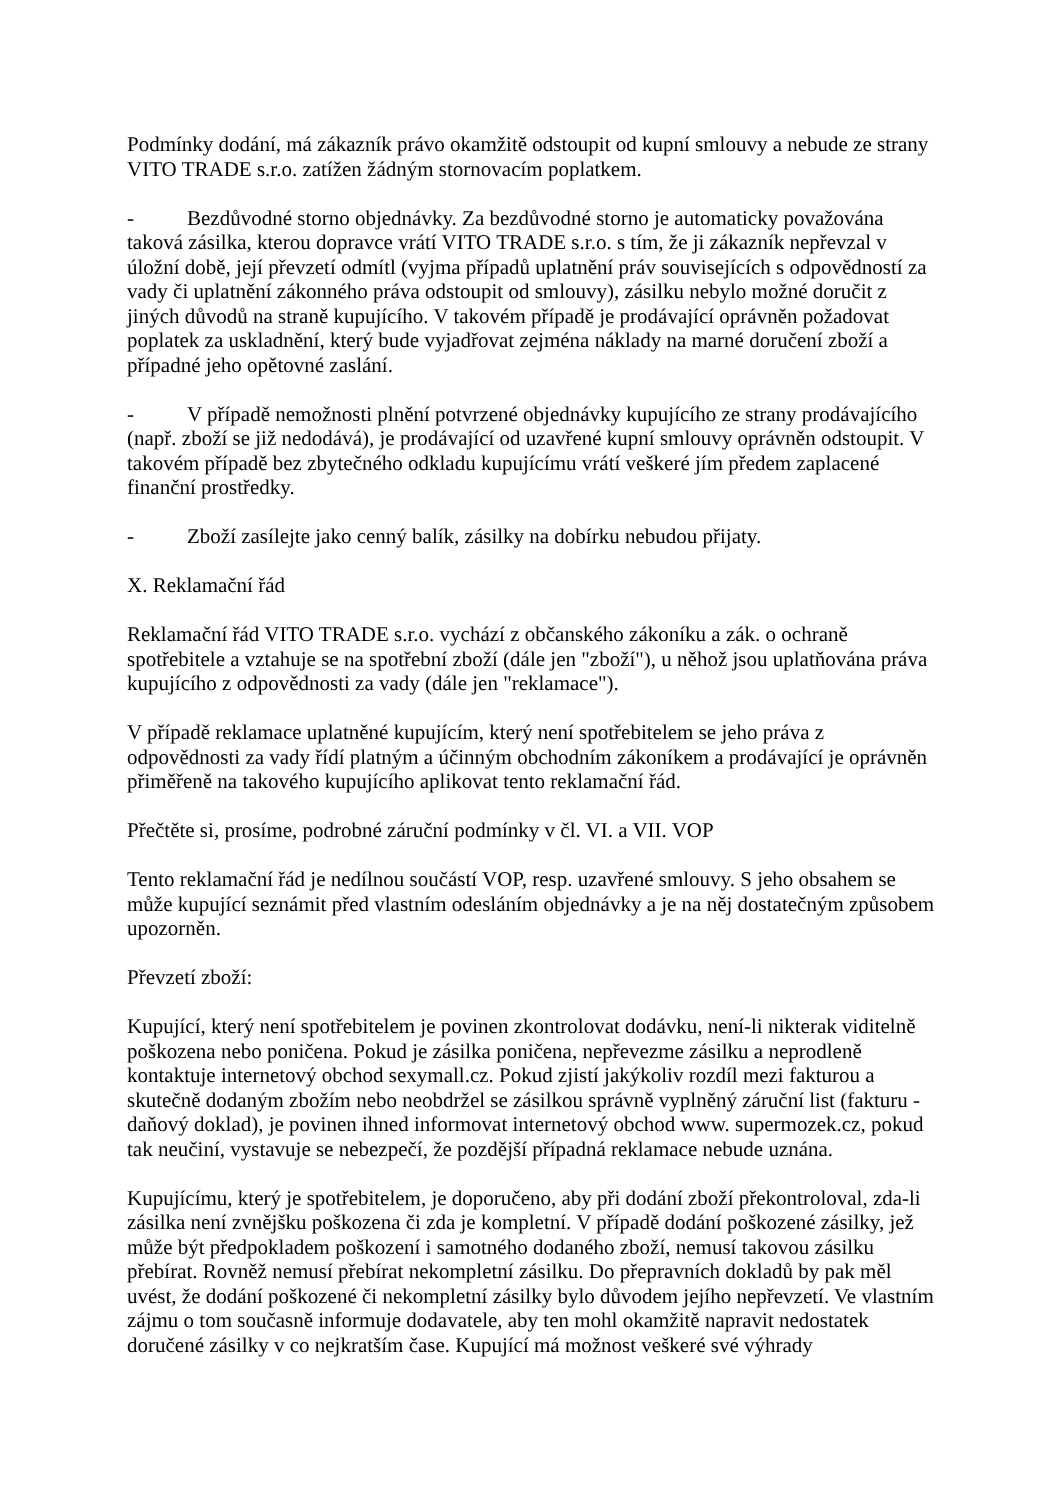Podmínky dodání, má zákazník právo okamžitě odstoupit od kupní smlouvy a nebude ze strany VITO TRADE s.r.o. zatížen žádným stornovacím poplatkem.
- Bezdůvodné storno objednávky. Za bezdůvodné storno je automaticky považována taková zásilka, kterou dopravce vrátí VITO TRADE s.r.o. s tím, že ji zákazník nepřevzal v úložní době, její převzetí odmítl (vyjma případů uplatnění práv souvisejících s odpovědností za vady či uplatnění zákonného práva odstoupit od smlouvy), zásilku nebylo možné doručit z jiných důvodů na straně kupujícího. V takovém případě je prodávající oprávněn požadovat poplatek za uskladnění, který bude vyjadřovat zejména náklady na marné doručení zboží a případné jeho opětovné zaslání.
- V případě nemožnosti plnění potvrzené objednávky kupujícího ze strany prodávajícího (např. zboží se již nedodává), je prodávající od uzavřené kupní smlouvy oprávněn odstoupit. V takovém případě bez zbytečného odkladu kupujícímu vrátí veškeré jím předem zaplacené finanční prostředky.
- Zboží zasílejte jako cenný balík, zásilky na dobírku nebudou přijaty.
X. Reklamační řád
Reklamační řád VITO TRADE s.r.o. vychází z občanského zákoníku a zák. o ochraně spotřebitele a vztahuje se na spotřební zboží (dále jen "zboží"), u něhož jsou uplatňována práva kupujícího z odpovědnosti za vady (dále jen "reklamace").
V případě reklamace uplatněné kupujícím, který není spotřebitelem se jeho práva z odpovědnosti za vady řídí platným a účinným obchodním zákoníkem a prodávající je oprávněn přiměřeně na takového kupujícího aplikovat tento reklamační řád.
Přečtěte si, prosíme, podrobné záruční podmínky v čl. VI. a VII. VOP
Tento reklamační řád je nedílnou součástí VOP, resp. uzavřené smlouvy. S jeho obsahem se může kupující seznámit před vlastním odesláním objednávky a je na něj dostatečným způsobem upozorněn.
Převzetí zboží:
Kupující, který není spotřebitelem je povinen zkontrolovat dodávku, není-li nikterak viditelně poškozena nebo poničena. Pokud je zásilka poničena, nepřevezme zásilku a neprodleně kontaktuje internetový obchod sexymall.cz. Pokud zjistí jakýkoliv rozdíl mezi fakturou a skutečně dodaným zbožím nebo neobdržel se zásilkou správně vyplněný záruční list (fakturu - daňový doklad), je povinen ihned informovat internetový obchod www. supermozek.cz, pokud tak neučiní, vystavuje se nebezpečí, že pozdější případná reklamace nebude uznána.
Kupujícímu, který je spotřebitelem, je doporučeno, aby při dodání zboží překontroloval, zda-li zásilka není zvnějšku poškozena či zda je kompletní. V případě dodání poškozené zásilky, jež může být předpokladem poškození i samotného dodaného zboží, nemusí takovou zásilku přebírat. Rovněž nemusí přebírat nekompletní zásilku. Do přepravních dokladů by pak měl uvést, že dodání poškozené či nekompletní zásilky bylo důvodem jejího nepřevzetí. Ve vlastním zájmu o tom současně informuje dodavatele, aby ten mohl okamžitě napravit nedostatek doručené zásilky v co nejkratším čase. Kupující má možnost veškeré své výhrady